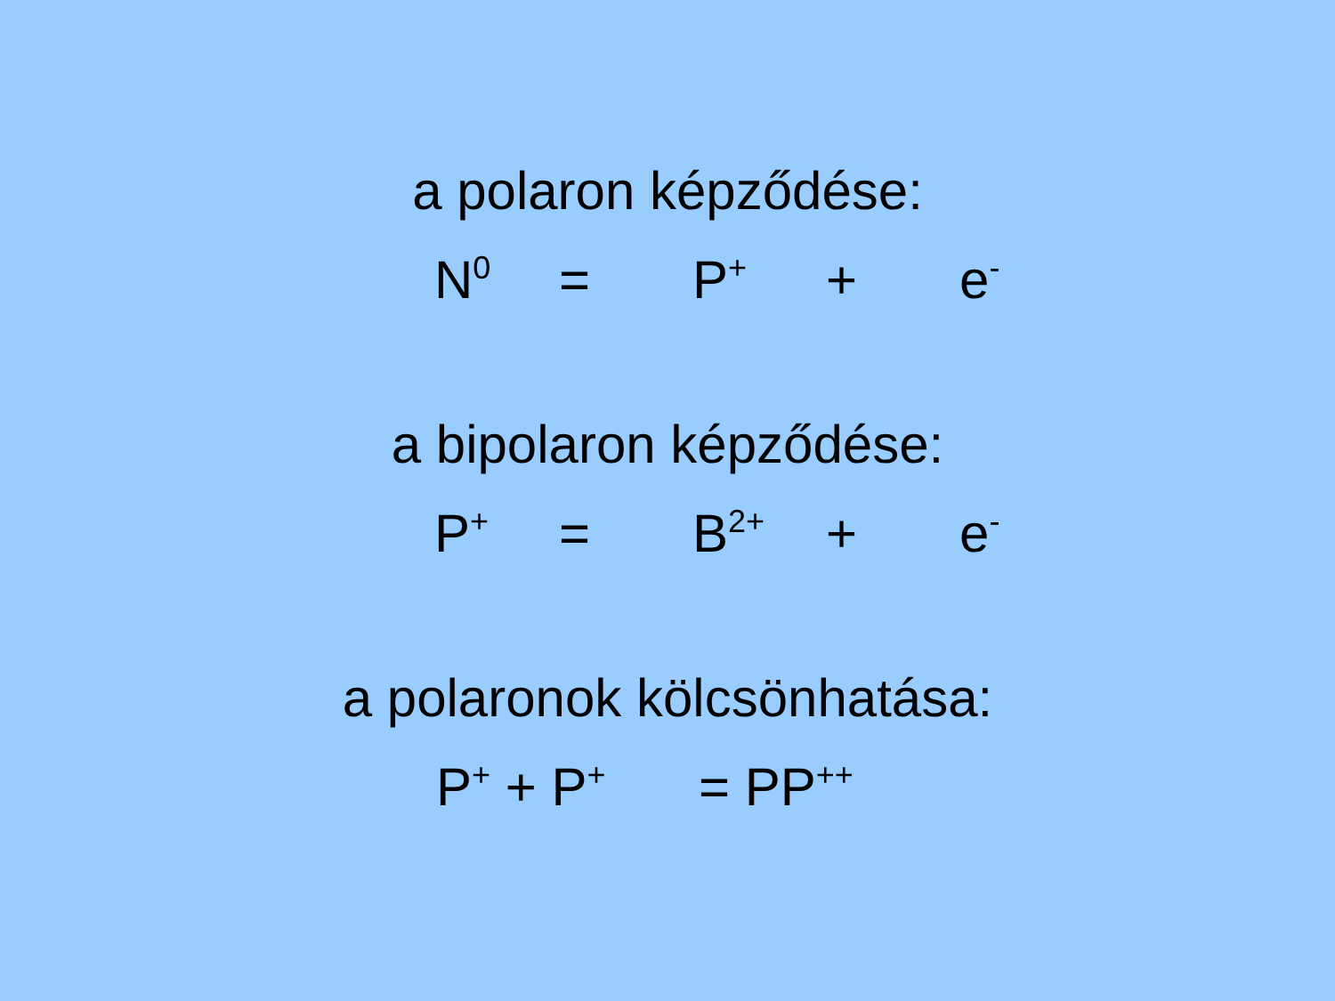a polaron képződése:
N<sup>0</sup> = P<sup>+</sup> + e<sup>-</sup>
a bipolaron képződése:
P<sup>+</sup> = B<sup>2+</sup> + e<sup>-</sup>
a polaronok kölcsönhatása:
P<sup>+</sup> + P<sup>+</sup> = PP<sup>++</sup>